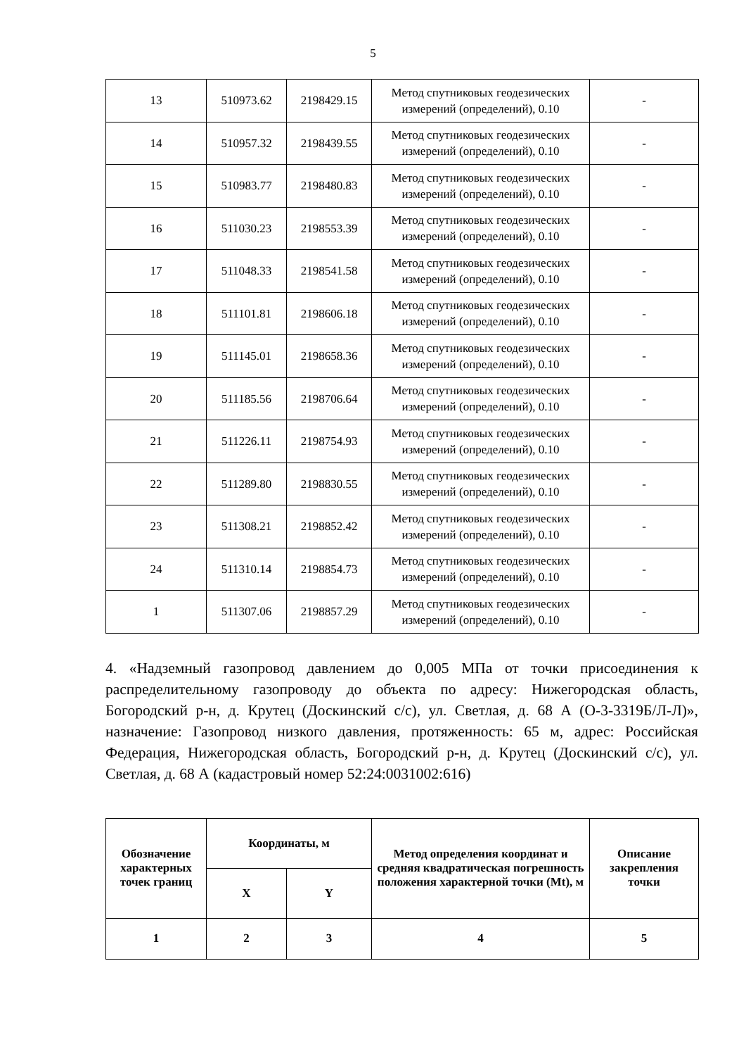5
| 13 | 510973.62 | 2198429.15 | Метод спутниковых геодезических измерений (определений), 0.10 | - |
| 14 | 510957.32 | 2198439.55 | Метод спутниковых геодезических измерений (определений), 0.10 | - |
| 15 | 510983.77 | 2198480.83 | Метод спутниковых геодезических измерений (определений), 0.10 | - |
| 16 | 511030.23 | 2198553.39 | Метод спутниковых геодезических измерений (определений), 0.10 | - |
| 17 | 511048.33 | 2198541.58 | Метод спутниковых геодезических измерений (определений), 0.10 | - |
| 18 | 511101.81 | 2198606.18 | Метод спутниковых геодезических измерений (определений), 0.10 | - |
| 19 | 511145.01 | 2198658.36 | Метод спутниковых геодезических измерений (определений), 0.10 | - |
| 20 | 511185.56 | 2198706.64 | Метод спутниковых геодезических измерений (определений), 0.10 | - |
| 21 | 511226.11 | 2198754.93 | Метод спутниковых геодезических измерений (определений), 0.10 | - |
| 22 | 511289.80 | 2198830.55 | Метод спутниковых геодезических измерений (определений), 0.10 | - |
| 23 | 511308.21 | 2198852.42 | Метод спутниковых геодезических измерений (определений), 0.10 | - |
| 24 | 511310.14 | 2198854.73 | Метод спутниковых геодезических измерений (определений), 0.10 | - |
| 1 | 511307.06 | 2198857.29 | Метод спутниковых геодезических измерений (определений), 0.10 | - |
4. «Надземный газопровод давлением до 0,005 МПа от точки присоединения к распределительному газопроводу до объекта по адресу: Нижегородская область, Богородский р-н, д. Крутец (Доскинский с/с), ул. Светлая, д. 68 А (О-3-3319Б/Л-Л)», назначение: Газопровод низкого давления, протяженность: 65 м, адрес: Российская Федерация, Нижегородская область, Богородский р-н, д. Крутец (Доскинский с/с), ул. Светлая, д. 68 А (кадастровый номер 52:24:0031002:616)
| Обозначение характерных точек границ | Координаты, м | | Метод определения координат и средняя квадратическая погрешность положения характерной точки (Mt), м | Описание закрепления точки |
| --- | --- | --- | --- | --- |
| | X | Y | | |
| 1 | 2 | 3 | 4 | 5 |